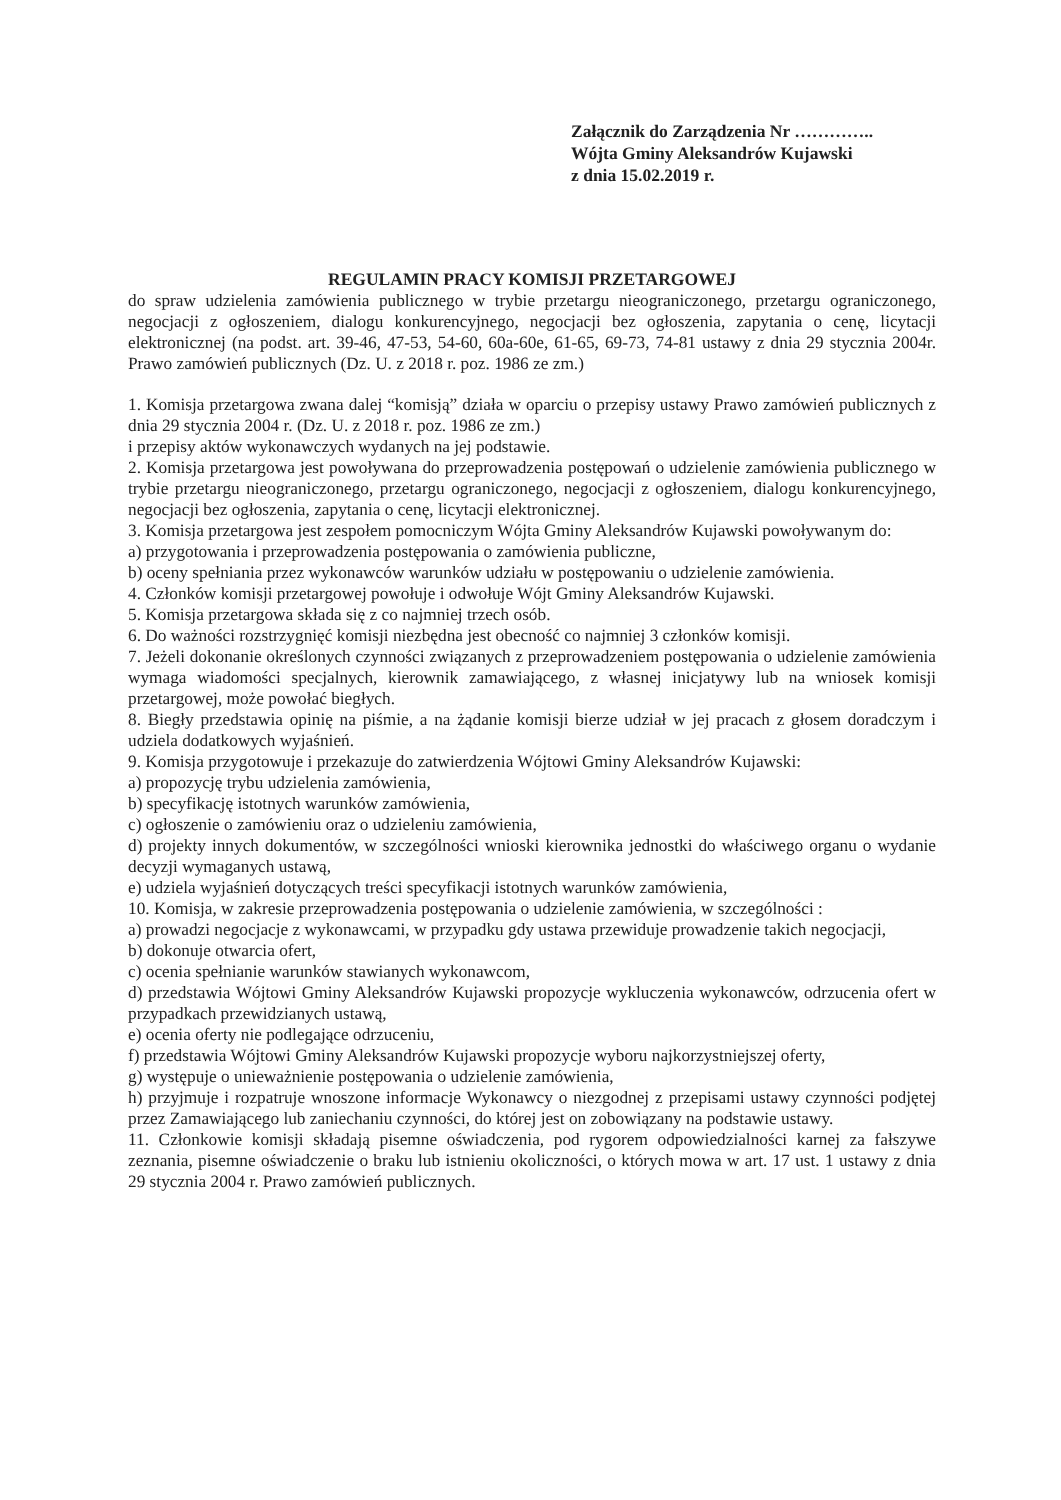Załącznik do Zarządzenia Nr …………..
Wójta Gminy Aleksandrów Kujawski
z dnia 15.02.2019 r.
REGULAMIN PRACY KOMISJI PRZETARGOWEJ
do spraw udzielenia zamówienia publicznego w trybie przetargu nieograniczonego, przetargu ograniczonego, negocjacji z ogłoszeniem, dialogu konkurencyjnego, negocjacji bez ogłoszenia, zapytania o cenę, licytacji elektronicznej (na podst. art. 39-46, 47-53, 54-60, 60a-60e, 61-65, 69-73, 74-81 ustawy z dnia 29 stycznia 2004r. Prawo zamówień publicznych (Dz. U. z 2018 r. poz. 1986 ze zm.)
1. Komisja przetargowa zwana dalej “komisją” działa w oparciu o przepisy ustawy Prawo zamówień publicznych z dnia 29 stycznia 2004 r. (Dz. U. z 2018 r. poz. 1986 ze zm.)
i przepisy aktów wykonawczych wydanych na jej podstawie.
2. Komisja przetargowa jest powoływana do przeprowadzenia postępowań o udzielenie zamówienia publicznego w trybie przetargu nieograniczonego, przetargu ograniczonego, negocjacji z ogłoszeniem, dialogu konkurencyjnego, negocjacji bez ogłoszenia, zapytania o cenę, licytacji elektronicznej.
3. Komisja przetargowa jest zespołem pomocniczym Wójta Gminy Aleksandrów Kujawski powoływanym do:
a) przygotowania i przeprowadzenia postępowania o zamówienia publiczne,
b) oceny spełniania przez wykonawców warunków udziału w postępowaniu o udzielenie zamówienia.
4. Członków komisji przetargowej powołuje i odwołuje Wójt Gminy Aleksandrów Kujawski.
5. Komisja przetargowa składa się z co najmniej trzech osób.
6. Do ważności rozstrzygnięć komisji niezbędna jest obecność co najmniej 3 członków komisji.
7. Jeżeli dokonanie określonych czynności związanych z przeprowadzeniem postępowania o udzielenie zamówienia wymaga wiadomości specjalnych, kierownik zamawiającego, z własnej inicjatywy lub na wniosek komisji przetargowej, może powołać biegłych.
8. Biegły przedstawia opinię na piśmie, a na żądanie komisji bierze udział w jej pracach z głosem doradczym i udziela dodatkowych wyjaśnień.
9. Komisja przygotowuje i przekazuje do zatwierdzenia Wójtowi Gminy Aleksandrów Kujawski:
a) propozycję trybu udzielenia zamówienia,
b) specyfikację istotnych warunków zamówienia,
c) ogłoszenie o zamówieniu oraz o udzieleniu zamówienia,
d) projekty innych dokumentów, w szczególności wnioski kierownika jednostki do właściwego organu o wydanie decyzji wymaganych ustawą,
e) udziela wyjaśnień dotyczących treści specyfikacji istotnych warunków zamówienia,
10. Komisja, w zakresie przeprowadzenia postępowania o udzielenie zamówienia, w szczególności :
a) prowadzi negocjacje z wykonawcami, w przypadku gdy ustawa przewiduje prowadzenie takich negocjacji,
b) dokonuje otwarcia ofert,
c) ocenia spełnianie warunków stawianych wykonawcom,
d) przedstawia Wójtowi Gminy Aleksandrów Kujawski propozycje wykluczenia wykonawców, odrzucenia ofert w przypadkach przewidzianych ustawą,
e) ocenia oferty nie podlegające odrzuceniu,
f) przedstawia Wójtowi Gminy Aleksandrów Kujawski propozycje wyboru najkorzystniejszej oferty,
g) występuje o unieważnienie postępowania o udzielenie zamówienia,
h) przyjmuje i rozpatruje wnoszone informacje Wykonawcy o niezgodnej z przepisami ustawy czynności podjętej przez Zamawiającego lub zaniechaniu czynności, do której jest on zobowiązany na podstawie ustawy.
11. Członkowie komisji składają pisemne oświadczenia, pod rygorem odpowiedzialności karnej za fałszywe zeznania, pisemne oświadczenie o braku lub istnieniu okoliczności, o których mowa w art. 17 ust. 1 ustawy z dnia 29 stycznia 2004 r. Prawo zamówień publicznych.